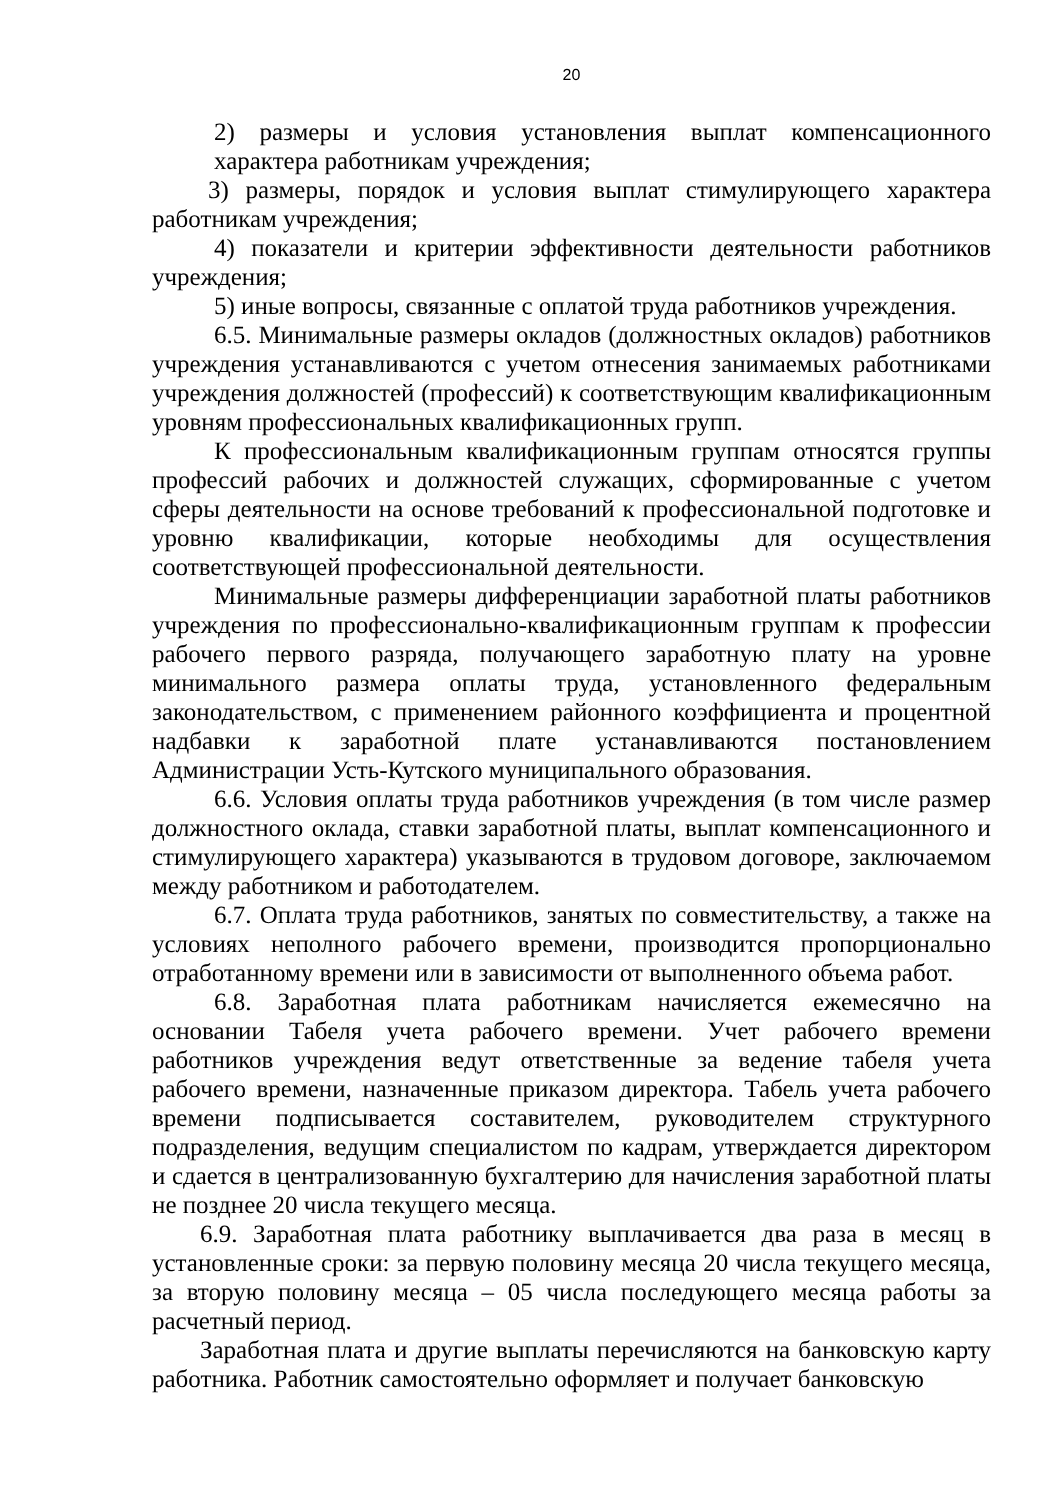20
2) размеры и условия установления выплат компенсационного характера работникам учреждения;
3) размеры, порядок и условия выплат стимулирующего характера работникам учреждения;
4) показатели и критерии эффективности деятельности работников учреждения;
5) иные вопросы, связанные с оплатой труда работников учреждения.
6.5. Минимальные размеры окладов (должностных окладов) работников учреждения устанавливаются с учетом отнесения занимаемых работниками учреждения должностей (профессий) к соответствующим квалификационным уровням профессиональных квалификационных групп.
К профессиональным квалификационным группам относятся группы профессий рабочих и должностей служащих, сформированные с учетом сферы деятельности на основе требований к профессиональной подготовке и уровню квалификации, которые необходимы для осуществления соответствующей профессиональной деятельности.
Минимальные размеры дифференциации заработной платы работников учреждения по профессионально-квалификационным группам к профессии рабочего первого разряда, получающего заработную плату на уровне минимального размера оплаты труда, установленного федеральным законодательством, с применением районного коэффициента и процентной надбавки к заработной плате устанавливаются постановлением Администрации Усть-Кутского муниципального образования.
6.6. Условия оплаты труда работников учреждения (в том числе размер должностного оклада, ставки заработной платы, выплат компенсационного и стимулирующего характера) указываются в трудовом договоре, заключаемом между работником и работодателем.
6.7. Оплата труда работников, занятых по совместительству, а также на условиях неполного рабочего времени, производится пропорционально отработанному времени или в зависимости от выполненного объема работ.
6.8. Заработная плата работникам начисляется ежемесячно на основании Табеля учета рабочего времени. Учет рабочего времени работников учреждения ведут ответственные за ведение табеля учета рабочего времени, назначенные приказом директора. Табель учета рабочего времени подписывается составителем, руководителем структурного подразделения, ведущим специалистом по кадрам, утверждается директором и сдается в централизованную бухгалтерию для начисления заработной платы не позднее 20 числа текущего месяца.
6.9. Заработная плата работнику выплачивается два раза в месяц в установленные сроки: за первую половину месяца 20 числа текущего месяца, за вторую половину месяца – 05 числа последующего месяца работы за расчетный период.
Заработная плата и другие выплаты перечисляются на банковскую карту работника. Работник самостоятельно оформляет и получает банковскую